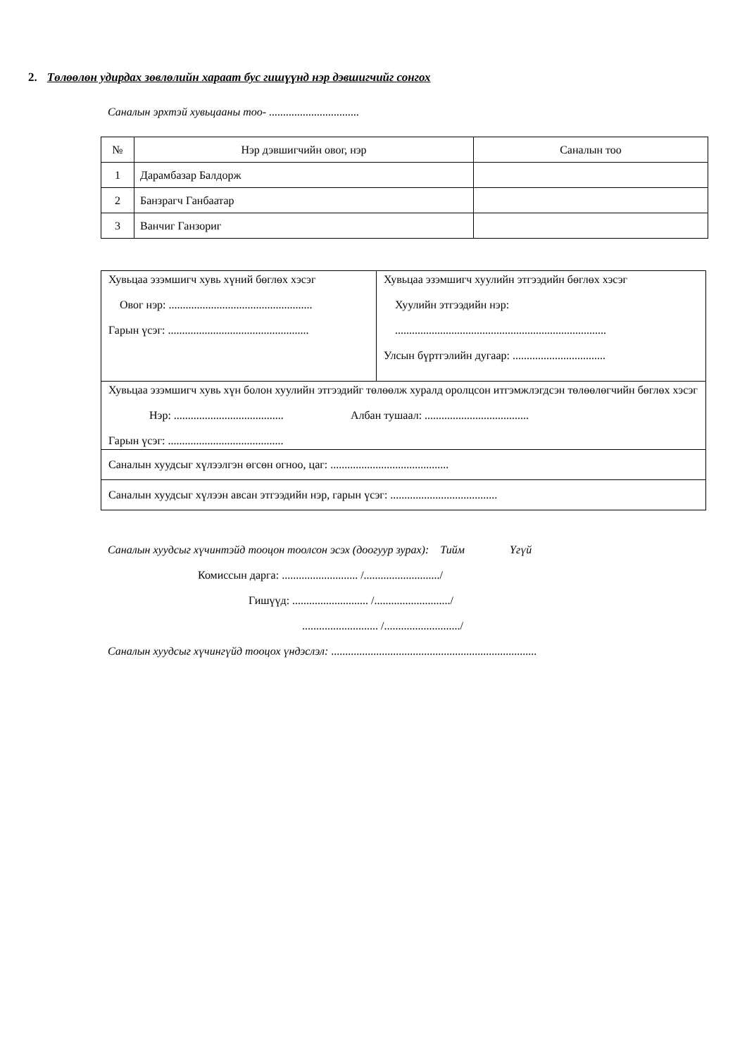2. Төлөөлөн удирдах зөвлөлийн хараат бус гишүүнд нэр дэвшигчийг сонгох
Саналын эрхтэй хувьцааны тоо- ................................
| № | Нэр дэвшигчийн овог, нэр | Саналын тоо |
| --- | --- | --- |
| 1 | Дарамбазар Балдорж | |
| 2 | Банзрагч Ганбаатар | |
| 3 | Ванчиг Ганзориг | |
| Хувьцаа эзэмшигч хувь хүний бөглөх хэсэг Овог нэр: ................................................... Гарын үсэг: .................................................. | Хувьцаа эзэмшигч хуулийн этгээдийн бөглөх хэсэг Хуулийн этгээдийн нэр: ........................................................................... Улсын бүртгэлийн дугаар: ................................. |
| Хувьцаа эзэмшигч хувь хүн болон хуулийн этгээдийг төлөөлж хуралд оролцсон итгэмжлэгдсэн төлөөлөгчийн бөглөх хэсэг Нэр: ....................................... Албан тушаал: ..................................... Гарын үсэг: ......................................... | |
| Саналын хуудсыг хүлээлгэн өгсөн огноо, цаг: .......................................... | |
| Саналын хуудсыг хүлээн авсан этгээдийн нэр, гарын үсэг: ...................................... | |
Саналын хуудсыг хүчинтэйд тооцон тоолсон эсэх (доогуур зурах): Тийм Үгүй
Комиссын дарга: ........................... /.........................../
Гишүүд: ........................... /.........................../
........................... /.........................../
Саналын хуудсыг хүчингүйд тооцох үндэслэл: .........................................................................